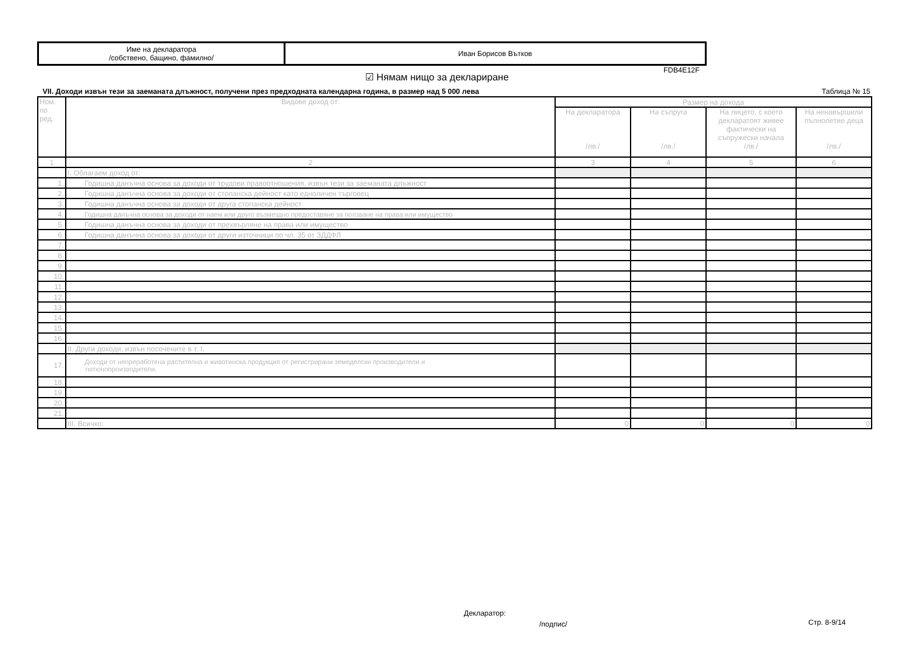| Име на декларатора /собствено, бащино, фамилно/ | Иван Борисов Вътков |
FDB4E12F
☑ Нямам нищо за деклариране
VII. Доходи извън тези за заеманата длъжност, получени през предходната календарна година, в размер над 5 000 лева Таблица № 15
| Ном. по ред. | Видове доход от: | Размер на дохода | | | |
| --- | --- | --- | --- | --- | --- |
| | | На декларатора /лв./ | На съпруга /лв./ | На лицето, с което декларатоят живее фактически на съпружески начала /лв./ | На ненавършили пълнолетие деца /лв./ |
| 1 | 2 | 3 | 4 | 5 | 6 |
| | I. Облагаем доход от: | | | | |
| 1. | Годишна данъчна основа за доходи от трудови правоотношения, извън тези за заеманата длъжност | | | | |
| 2. | Годишна данъчна основа за доходи от стопанска дейност като едноличен търговец | | | | |
| 3. | Годишна данъчна основа за доходи от друга стопанска дейност | | | | |
| 4. | Годишна данъчна основа за доходи от наем или друго възмездно предоставяне за ползване на права или имущество | | | | |
| 5. | Годишна данъчна основа за доходи от прехвърляне на права или имущество | | | | |
| 6. | Годишна данъчна основа за доходи от други източници по чл. 35 от ЗДДФЛ | | | | |
| 7. | | | | | |
| 8. | | | | | |
| 9. | | | | | |
| 10. | | | | | |
| 11. | | | | | |
| 12. | | | | | |
| 13. | | | | | |
| 14. | | | | | |
| 15. | | | | | |
| 16. | | | | | |
| | II. Други доходи, извън посочените в т. I. | | | | |
| 17. | Доходи от непреработена растителна и животинска продукция от регистрирани земеделски производители и тютюнопроизводители. | | | | |
| 18. | | | | | |
| 19. | | | | | |
| 20. | | | | | |
| 21. | | | | | |
| | III. Всичко: | 0 | 0 | 0 | 0 |
Декларатор:
/подпис/ Стр. 8-9/14